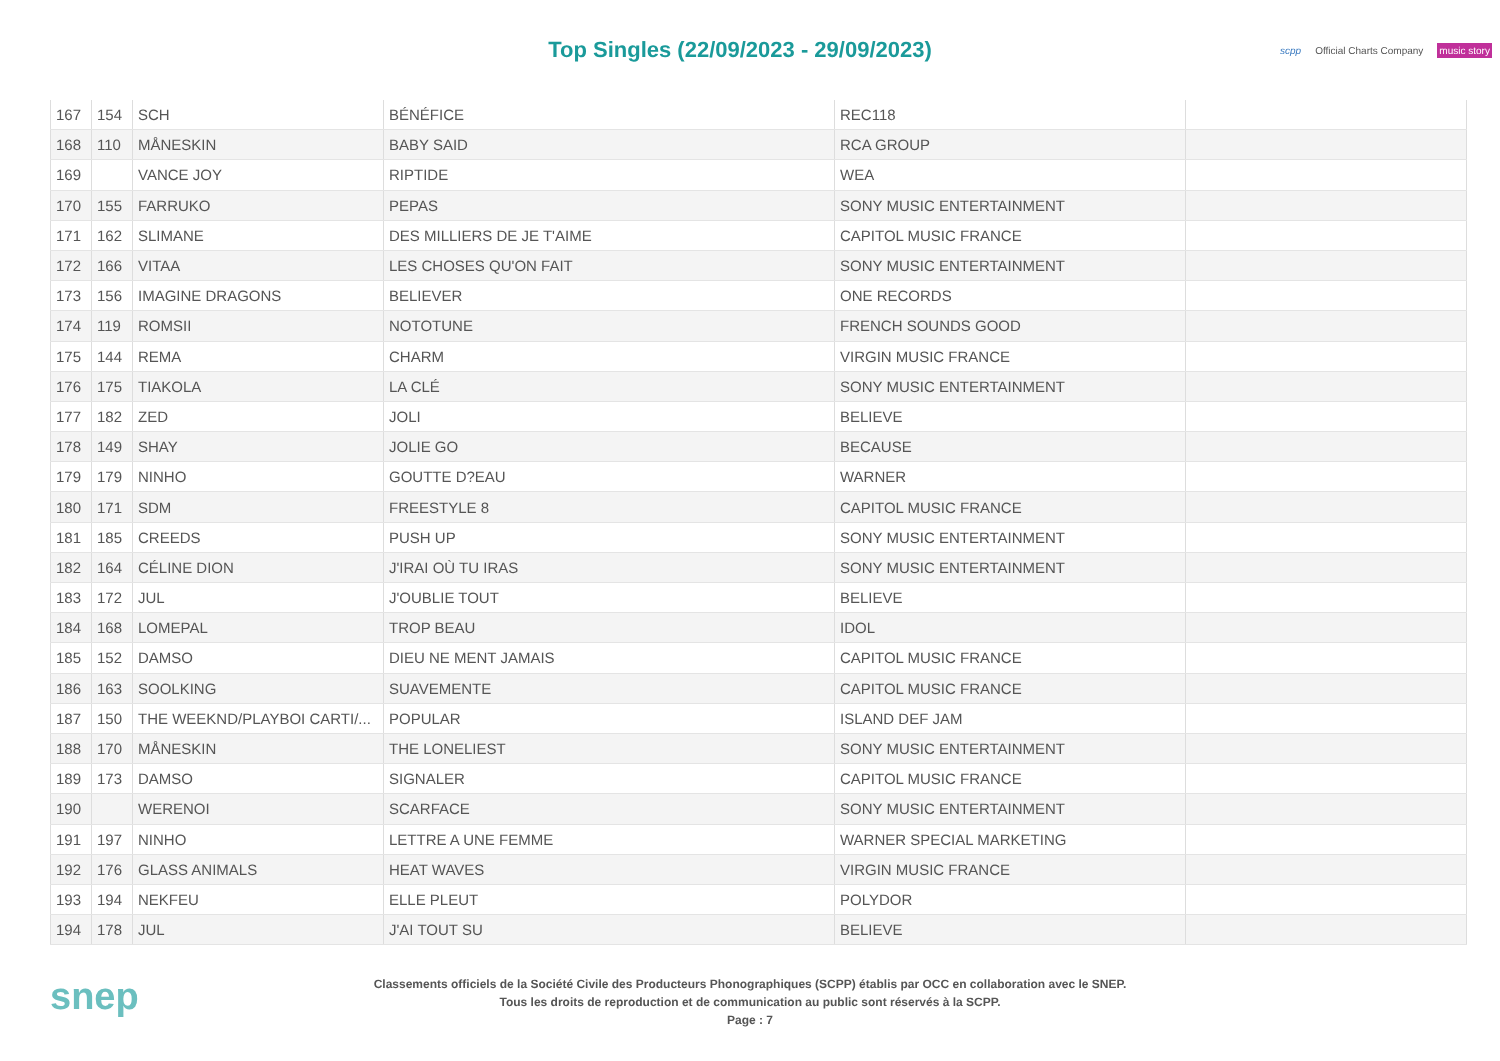Top Singles (22/09/2023 - 29/09/2023)
scpp Official Charts Company music story
| 167 | 154 | SCH | BÉNÉFICE | REC118 | |
| 168 | 110 | MÅNESKIN | BABY SAID | RCA GROUP | |
| 169 | | VANCE JOY | RIPTIDE | WEA | |
| 170 | 155 | FARRUKO | PEPAS | SONY MUSIC ENTERTAINMENT | |
| 171 | 162 | SLIMANE | DES MILLIERS DE JE T'AIME | CAPITOL MUSIC FRANCE | |
| 172 | 166 | VITAA | LES CHOSES QU'ON FAIT | SONY MUSIC ENTERTAINMENT | |
| 173 | 156 | IMAGINE DRAGONS | BELIEVER | ONE RECORDS | |
| 174 | 119 | ROMSII | NOTOTUNE | FRENCH SOUNDS GOOD | |
| 175 | 144 | REMA | CHARM | VIRGIN MUSIC FRANCE | |
| 176 | 175 | TIAKOLA | LA CLÉ | SONY MUSIC ENTERTAINMENT | |
| 177 | 182 | ZED | JOLI | BELIEVE | |
| 178 | 149 | SHAY | JOLIE GO | BECAUSE | |
| 179 | 179 | NINHO | GOUTTE D?EAU | WARNER | |
| 180 | 171 | SDM | FREESTYLE 8 | CAPITOL MUSIC FRANCE | |
| 181 | 185 | CREEDS | PUSH UP | SONY MUSIC ENTERTAINMENT | |
| 182 | 164 | CÉLINE DION | J'IRAI OÙ TU IRAS | SONY MUSIC ENTERTAINMENT | |
| 183 | 172 | JUL | J'OUBLIE TOUT | BELIEVE | |
| 184 | 168 | LOMEPAL | TROP BEAU | IDOL | |
| 185 | 152 | DAMSO | DIEU NE MENT JAMAIS | CAPITOL MUSIC FRANCE | |
| 186 | 163 | SOOLKING | SUAVEMENTE | CAPITOL MUSIC FRANCE | |
| 187 | 150 | THE WEEKND/PLAYBOI CARTI/... | POPULAR | ISLAND DEF JAM | |
| 188 | 170 | MÅNESKIN | THE LONELIEST | SONY MUSIC ENTERTAINMENT | |
| 189 | 173 | DAMSO | SIGNALER | CAPITOL MUSIC FRANCE | |
| 190 | | WERENOI | SCARFACE | SONY MUSIC ENTERTAINMENT | |
| 191 | 197 | NINHO | LETTRE A UNE FEMME | WARNER SPECIAL MARKETING | |
| 192 | 176 | GLASS ANIMALS | HEAT WAVES | VIRGIN MUSIC FRANCE | |
| 193 | 194 | NEKFEU | ELLE PLEUT | POLYDOR | |
| 194 | 178 | JUL | J'AI TOUT SU | BELIEVE | |
snep
Classements officiels de la Société Civile des Producteurs Phonographiques (SCPP) établis par OCC en collaboration avec le SNEP.
Tous les droits de reproduction et de communication au public sont réservés à la SCPP.
Page : 7